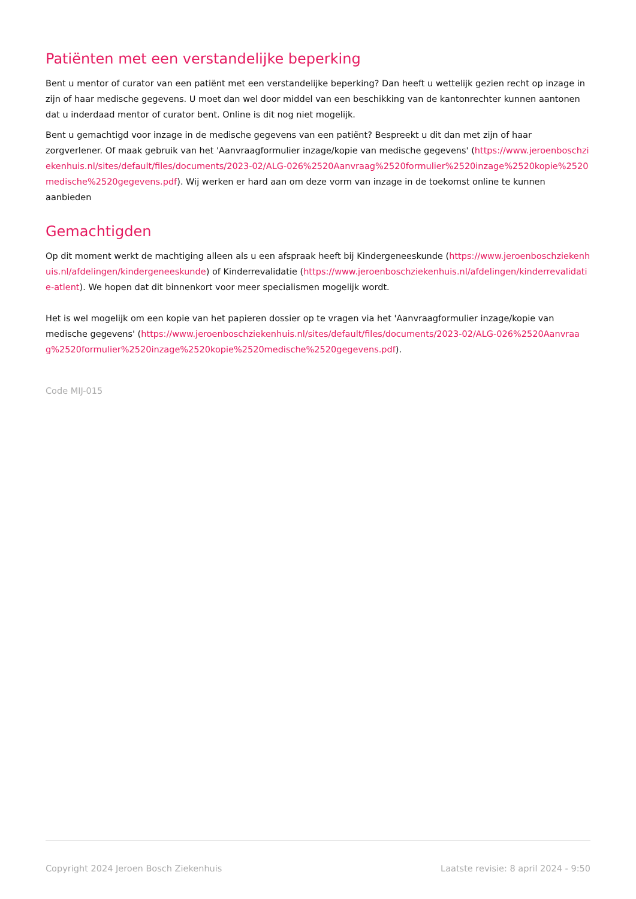Patiënten met een verstandelijke beperking
Bent u mentor of curator van een patiënt met een verstandelijke beperking? Dan heeft u wettelijk gezien recht op inzage in zijn of haar medische gegevens. U moet dan wel door middel van een beschikking van de kantonrechter kunnen aantonen dat u inderdaad mentor of curator bent. Online is dit nog niet mogelijk.
Bent u gemachtigd voor inzage in de medische gegevens van een patiënt? Bespreekt u dit dan met zijn of haar zorgverlener. Of maak gebruik van het 'Aanvraagformulier inzage/kopie van medische gegevens' (https://www.jeroenboschziekenhuis.nl/sites/default/files/documents/2023-02/ALG-026%2520Aanvraag%2520formulier%2520inzage%2520kopie%2520medische%2520gegevens.pdf). Wij werken er hard aan om deze vorm van inzage in de toekomst online te kunnen aanbieden
Gemachtigden
Op dit moment werkt de machtiging alleen als u een afspraak heeft bij Kindergeneeskunde (https://www.jeroenboschziekenhuis.nl/afdelingen/kindergeneeskunde) of Kinderrevalidatie (https://www.jeroenboschziekenhuis.nl/afdelingen/kinderrevalidatie-atlent). We hopen dat dit binnenkort voor meer specialismen mogelijk wordt.
Het is wel mogelijk om een kopie van het papieren dossier op te vragen via het 'Aanvraagformulier inzage/kopie van medische gegevens' (https://www.jeroenboschziekenhuis.nl/sites/default/files/documents/2023-02/ALG-026%2520Aanvraag%2520formulier%2520inzage%2520kopie%2520medische%2520gegevens.pdf).
Code MIJ-015
Copyright 2024 Jeroen Bosch Ziekenhuis Laatste revisie: 8 april 2024 - 9:50